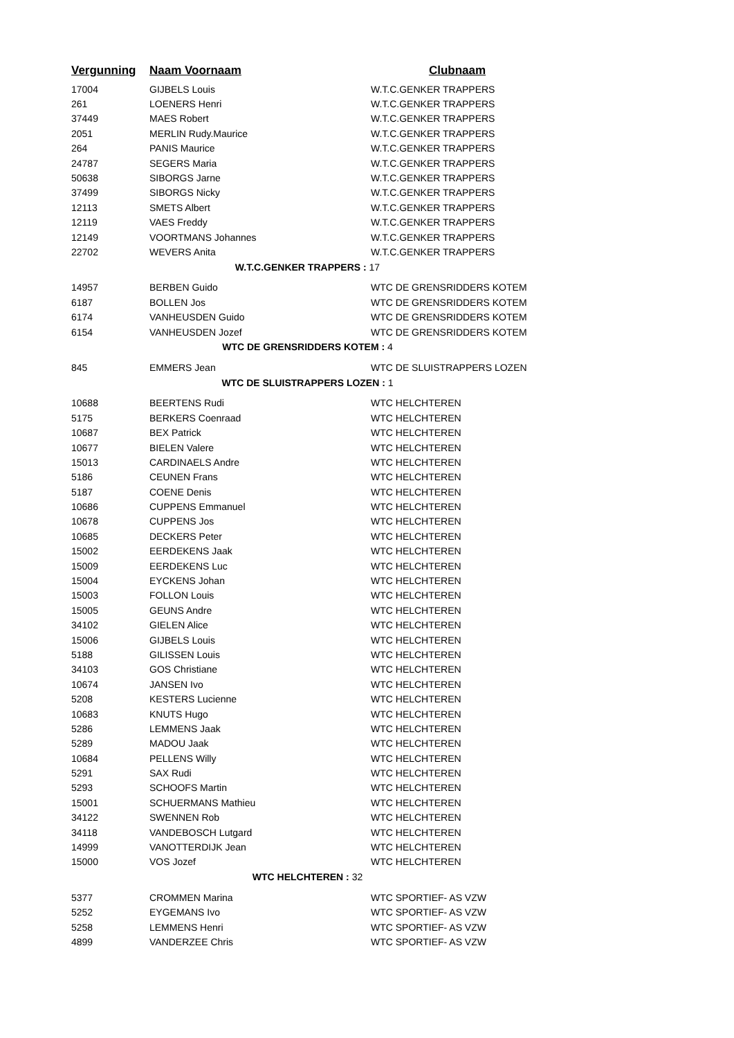| Vergunning | Naam Voornaam | Clubnaam |
| --- | --- | --- |
| 17004 | GIJBELS Louis | W.T.C.GENKER TRAPPERS |
| 261 | LOENERS Henri | W.T.C.GENKER TRAPPERS |
| 37449 | MAES Robert | W.T.C.GENKER TRAPPERS |
| 2051 | MERLIN Rudy.Maurice | W.T.C.GENKER TRAPPERS |
| 264 | PANIS Maurice | W.T.C.GENKER TRAPPERS |
| 24787 | SEGERS Maria | W.T.C.GENKER TRAPPERS |
| 50638 | SIBORGS Jarne | W.T.C.GENKER TRAPPERS |
| 37499 | SIBORGS Nicky | W.T.C.GENKER TRAPPERS |
| 12113 | SMETS Albert | W.T.C.GENKER TRAPPERS |
| 12119 | VAES Freddy | W.T.C.GENKER TRAPPERS |
| 12149 | VOORTMANS Johannes | W.T.C.GENKER TRAPPERS |
| 22702 | WEVERS Anita | W.T.C.GENKER TRAPPERS |
| W.T.C.GENKER TRAPPERS : 17 | | |
| 14957 | BERBEN Guido | WTC DE GRENSRIDDERS KOTEM |
| 6187 | BOLLEN Jos | WTC DE GRENSRIDDERS KOTEM |
| 6174 | VANHEUSDEN Guido | WTC DE GRENSRIDDERS KOTEM |
| 6154 | VANHEUSDEN Jozef | WTC DE GRENSRIDDERS KOTEM |
| WTC DE GRENSRIDDERS KOTEM : 4 | | |
| 845 | EMMERS Jean | WTC DE SLUISTRAPPERS LOZEN |
| WTC DE SLUISTRAPPERS LOZEN : 1 | | |
| 10688 | BEERTENS Rudi | WTC HELCHTEREN |
| 5175 | BERKERS Coenraad | WTC HELCHTEREN |
| 10687 | BEX Patrick | WTC HELCHTEREN |
| 10677 | BIELEN Valere | WTC HELCHTEREN |
| 15013 | CARDINAELS Andre | WTC HELCHTEREN |
| 5186 | CEUNEN Frans | WTC HELCHTEREN |
| 5187 | COENE Denis | WTC HELCHTEREN |
| 10686 | CUPPENS Emmanuel | WTC HELCHTEREN |
| 10678 | CUPPENS Jos | WTC HELCHTEREN |
| 10685 | DECKERS Peter | WTC HELCHTEREN |
| 15002 | EERDEKENS Jaak | WTC HELCHTEREN |
| 15009 | EERDEKENS Luc | WTC HELCHTEREN |
| 15004 | EYCKENS Johan | WTC HELCHTEREN |
| 15003 | FOLLON Louis | WTC HELCHTEREN |
| 15005 | GEUNS Andre | WTC HELCHTEREN |
| 34102 | GIELEN Alice | WTC HELCHTEREN |
| 15006 | GIJBELS Louis | WTC HELCHTEREN |
| 5188 | GILISSEN Louis | WTC HELCHTEREN |
| 34103 | GOS Christiane | WTC HELCHTEREN |
| 10674 | JANSEN Ivo | WTC HELCHTEREN |
| 5208 | KESTERS Lucienne | WTC HELCHTEREN |
| 10683 | KNUTS Hugo | WTC HELCHTEREN |
| 5286 | LEMMENS Jaak | WTC HELCHTEREN |
| 5289 | MADOU Jaak | WTC HELCHTEREN |
| 10684 | PELLENS Willy | WTC HELCHTEREN |
| 5291 | SAX Rudi | WTC HELCHTEREN |
| 5293 | SCHOOFS Martin | WTC HELCHTEREN |
| 15001 | SCHUERMANS Mathieu | WTC HELCHTEREN |
| 34122 | SWENNEN Rob | WTC HELCHTEREN |
| 34118 | VANDEBOSCH Lutgard | WTC HELCHTEREN |
| 14999 | VANOTTERDIJK Jean | WTC HELCHTEREN |
| 15000 | VOS Jozef | WTC HELCHTEREN |
| WTC HELCHTEREN : 32 | | |
| 5377 | CROMMEN Marina | WTC SPORTIEF- AS VZW |
| 5252 | EYGEMANS Ivo | WTC SPORTIEF- AS VZW |
| 5258 | LEMMENS Henri | WTC SPORTIEF- AS VZW |
| 4899 | VANDERZEE Chris | WTC SPORTIEF- AS VZW |